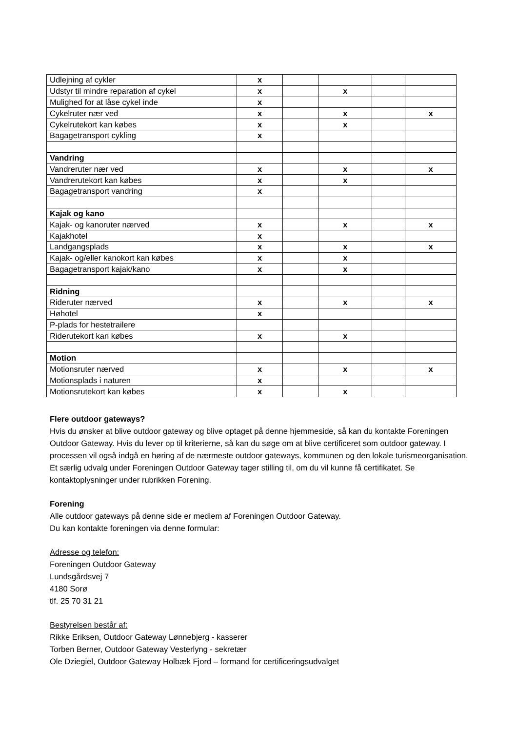| Udlejning af cykler | x | | | | |
| Udstyr til mindre reparation af cykel | x | | x | | |
| Mulighed for at låse cykel inde | x | | | | |
| Cykelruter nær ved | x | | x | | x |
| Cykelrutekort kan købes | x | | x | | |
| Bagagetransport cykling | x | | | | |
| Vandring | | | | | |
| Vandreruter nær ved | x | | x | | x |
| Vandrerutekort kan købes | x | | x | | |
| Bagagetransport vandring | x | | | | |
| Kajak og kano | | | | | |
| Kajak- og kanoruter nærved | x | | x | | x |
| Kajakhotel | x | | | | |
| Landgangsplads | x | | x | | x |
| Kajak- og/eller kanokort kan købes | x | | x | | |
| Bagagetransport kajak/kano | x | | x | | |
| Ridning | | | | | |
| Rideruter nærved | x | | x | | x |
| Høhotel | x | | | | |
| P-plads for hestetrailere | | | | | |
| Riderutekort kan købes | x | | x | | |
| Motion | | | | | |
| Motionsruter nærved | x | | x | | x |
| Motionsplads i naturen | x | | | | |
| Motionsrutekort kan købes | x | | x | | |
Flere outdoor gateways?
Hvis du ønsker at blive outdoor gateway og blive optaget på denne hjemmeside, så kan du kontakte Foreningen Outdoor Gateway. Hvis du lever op til kriterierne, så kan du søge om at blive certificeret som outdoor gateway. I processen vil også indgå en høring af de nærmeste outdoor gateways, kommunen og den lokale turismeorganisation. Et særlig udvalg under Foreningen Outdoor Gateway tager stilling til, om du vil kunne få certifikatet. Se kontaktoplysninger under rubrikken Forening.
Forening
Alle outdoor gateways på denne side er medlem af Foreningen Outdoor Gateway.
Du kan kontakte foreningen via denne formular:
Adresse og telefon:
Foreningen Outdoor Gateway
Lundsgårdsvej 7
4180 Sorø
tlf. 25 70 31 21
Bestyrelsen består af:
Rikke Eriksen, Outdoor Gateway Lønnebjerg - kasserer
Torben Berner, Outdoor Gateway Vesterlyng - sekretær
Ole Dziegiel, Outdoor Gateway Holbæk Fjord – formand for certificeringsudvalget